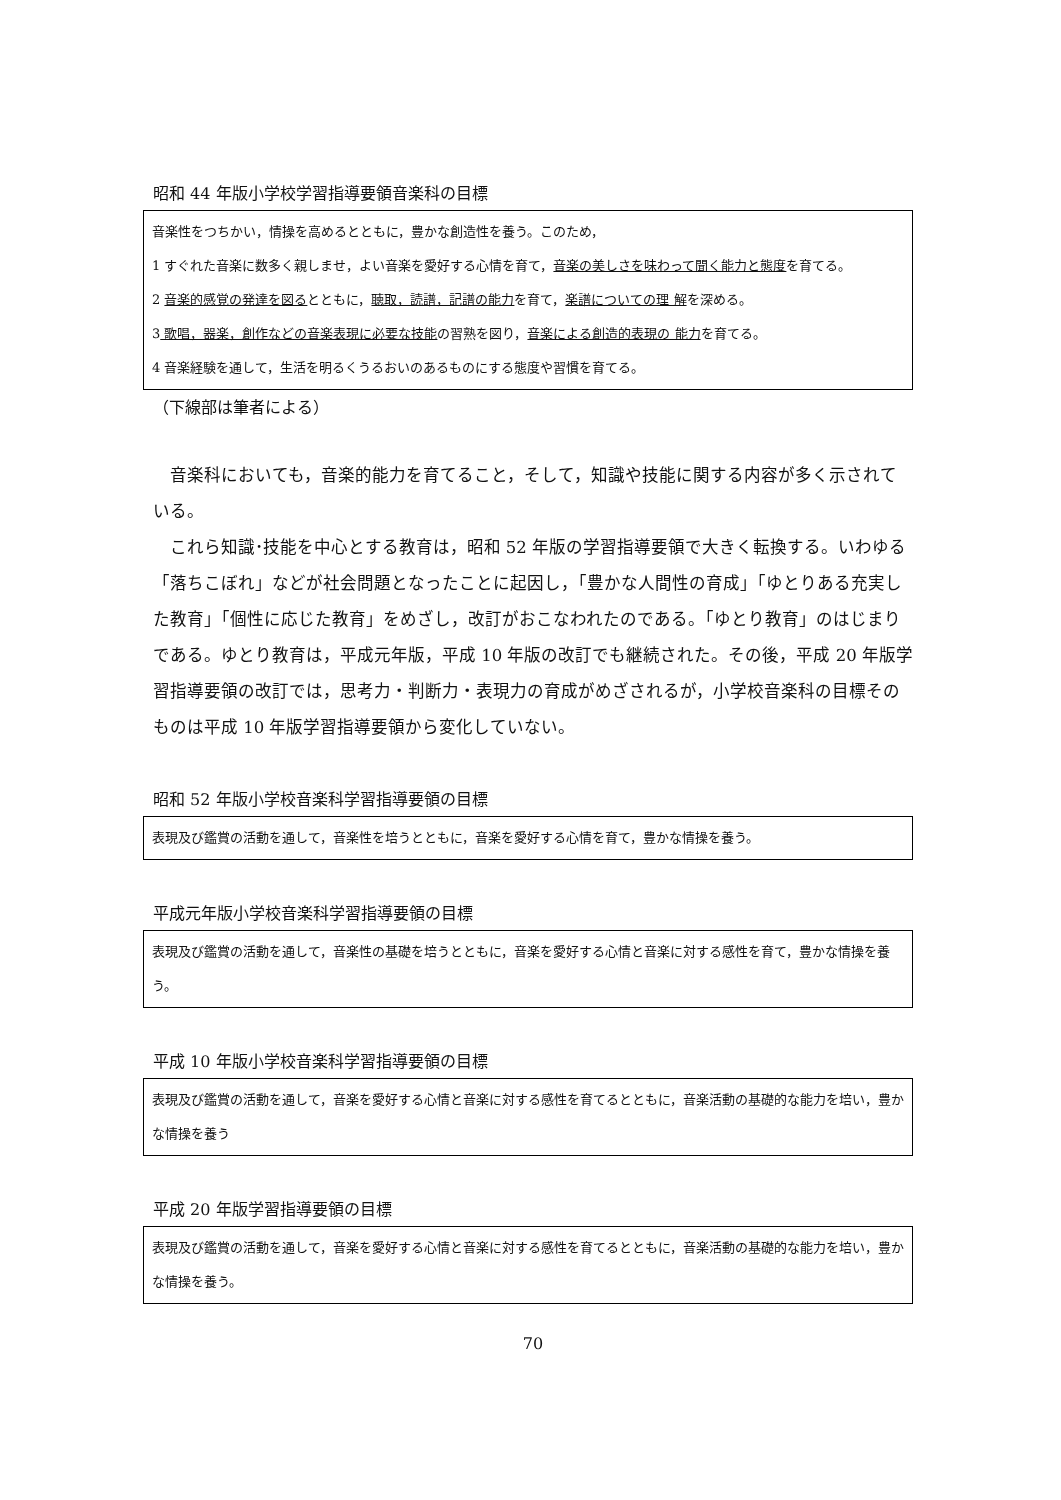昭和 44 年版小学校学習指導要領音楽科の目標
音楽性をつちかい，情操を高めるとともに，豊かな創造性を養う。このため，
1 すぐれた音楽に数多く親しませ，よい音楽を愛好する心情を育て，音楽の美しさを味わって聞く能力と態度を育てる。
2 音楽的感覚の発達を図るとともに，聴取，読譜，記譜の能力を育て，楽譜についての理 解を深める。
3 歌唱，器楽，創作などの音楽表現に必要な技能の習熟を図り，音楽による創造的表現の 能力を育てる。
4 音楽経験を通して，生活を明るくうるおいのあるものにする態度や習慣を育てる。
（下線部は筆者による）
音楽科においても，音楽的能力を育てること，そして，知識や技能に関する内容が多く示されている。
これら知識･技能を中心とする教育は，昭和 52 年版の学習指導要領で大きく転換する。いわゆる「落ちこぼれ」などが社会問題となったことに起因し，「豊かな人間性の育成」「ゆとりある充実した教育」「個性に応じた教育」をめざし，改訂がおこなわれたのである。「ゆとり教育」のはじまりである。ゆとり教育は，平成元年版，平成 10 年版の改訂でも継続された。その後，平成 20 年版学習指導要領の改訂では，思考力・判断力・表現力の育成がめざされるが，小学校音楽科の目標そのものは平成 10 年版学習指導要領から変化していない。
昭和 52 年版小学校音楽科学習指導要領の目標
表現及び鑑賞の活動を通して，音楽性を培うとともに，音楽を愛好する心情を育て，豊かな情操を養う。
平成元年版小学校音楽科学習指導要領の目標
表現及び鑑賞の活動を通して，音楽性の基礎を培うとともに，音楽を愛好する心情と音楽に対する感性を育て，豊かな情操を養う。
平成 10 年版小学校音楽科学習指導要領の目標
表現及び鑑賞の活動を通して，音楽を愛好する心情と音楽に対する感性を育てるとともに，音楽活動の基礎的な能力を培い，豊かな情操を養う
平成 20 年版学習指導要領の目標
表現及び鑑賞の活動を通して，音楽を愛好する心情と音楽に対する感性を育てるとともに，音楽活動の基礎的な能力を培い，豊かな情操を養う。
70